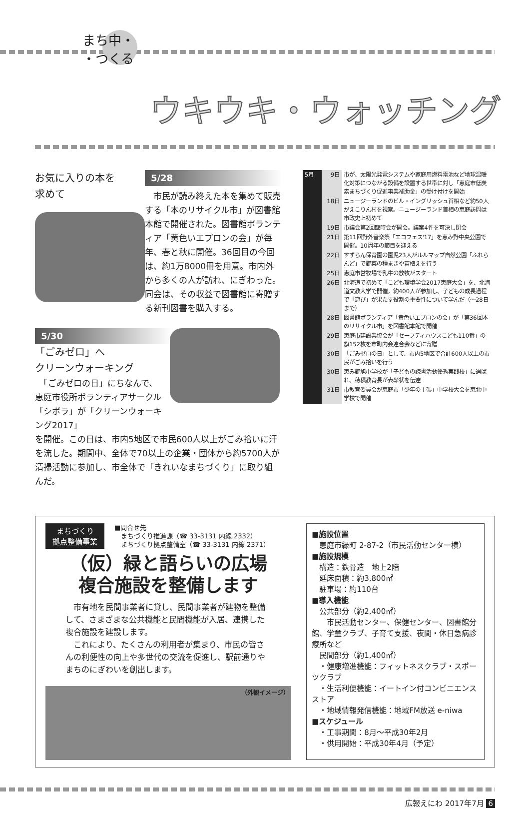まち中・
・つくる
ウキウキ・ウォッチング
お気に入りの本を
求めて
5/28
　市民が読み終えた本を集めて販売する「本のリサイクル市」が図書館本館で開催された。図書館ボランティア「黄色いエプロンの会」が毎年、春と秋に開催。36回目の今回は、約1万8000冊を用意。市内外から多くの人が訪れ、にぎわった。同会は、その収益で図書館に寄贈する新刊図書を購入する。
5/30
「ごみゼロ」へ
クリーンウォーキング
　「ごみゼロの日」にちなんで、恵庭市役所ボランティアサークル「シボラ」が「クリーンウォーキング2017」
を開催。この日は、市内5地区で市民600人以上がごみ拾いに汗を流した。期間中、全体で70以上の企業・団体から約5700人が清掃活動に参加し、市全体で「きれいなまちづくり」に取り組んだ。
| 5月 | 9日 | 市が、太陽光発電システムや家庭用燃料電池など地球温暖化対策につながる設備を設置する世帯に対し「恵庭市低炭素まちづくり促進事業補助金」の受け付けを開始 |
| | 18日 | ニュージーランドのビル・イングリッシュ首相など約50人がえこりん村を視察。ニュージーランド首相の恵庭訪問は市政史上初めて |
| | 19日 | 市議会第2回臨時会が開会。議案4件を可決し閉会 |
| | 21日 | 第11回野外音楽祭「エコフェス'17」を恵み野中央公園で開催。10周年の節目を迎える |
| | 22日 | すずらん保育園の園児23人がルルマップ自然公園「ふれらんど」で野菜の種まきや苗植えを行う |
| | 25日 | 恵庭市営牧場で乳牛の放牧がスタート |
| | 26日 | 北海道で初めて「こども環境学会2017恵庭大会」を、北海道文教大学で開催。約400人が参加し、子どもの成長過程で「遊び」が果たす役割の重要性について学んだ（～28日まで） |
| | 28日 | 図書館ボランティア「黄色いエプロンの会」が「第36回本のリサイクル市」を図書館本館で開催 |
| | 29日 | 恵庭市建設業協会が「セーフティハウスこども110番」の旗152枚を市町内会連合会などに寄贈 |
| | 30日 | 「ごみゼロの日」として、市内5地区で合計600人以上の市民がごみ拾いを行う |
| | 30日 | 恵み野旭小学校が「子どもの読書活動優秀実践校」に選ばれ、穂積教育長が表彰状を伝達 |
| | 31日 | 市教育委員会が恵庭市「少年の主張」中学校大会を恵北中学校で開催 |
まちづくり
拠点整備事業
■問合せ先
　まちづくり推進課（☎ 33-3131 内線 2332）
　まちづくり拠点整備室（☎ 33-3131 内線 2371）
（仮）緑と語らいの広場
複合施設を整備します
　市有地を民間事業者に貸し、民間事業者が建物を整備して、さまざまな公共機能と民間機能が入居、連携した複合施設を建設します。
　これにより、たくさんの利用者が集まり、市民の皆さんの利便性の向上や多世代の交流を促進し、駅前通りやまちのにぎわいを創出します。
（外観イメージ）
■施設位置
　恵庭市緑町 2-87-2（市民活動センター横）
■施設規模
　構造：鉄骨造　地上2階
　延床面積：約3,800㎡
　駐車場：約110台
■導入機能
　公共部分（約2,400㎡）
　　市民活動センター、保健センター、図書館分館、学童クラブ、子育て支援、夜間・休日急病診療所など
　民間部分（約1,400㎡）
　・健康増進機能：フィットネスクラブ・スポーツクラブ
　・生活利便機能：イートイン付コンビニエンスストア
　・地域情報発信機能：地域FM放送 e-niwa
■スケジュール
　・工事期間：8月～平成30年2月
　・供用開始：平成30年4月（予定）
広報えにわ 2017年7月 6